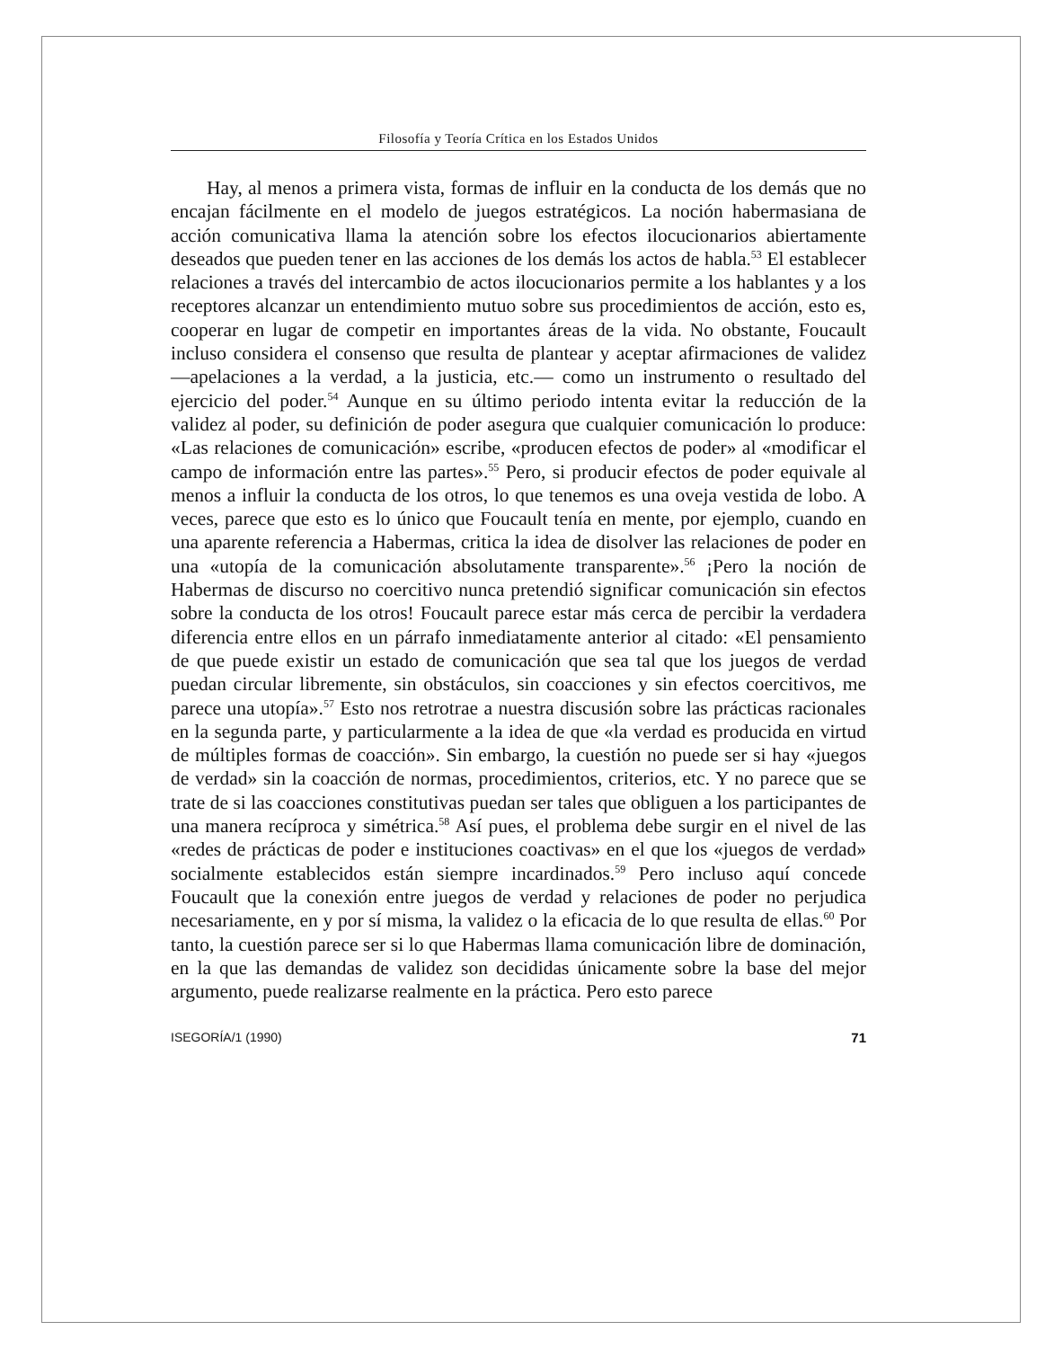Filosofía y Teoría Crítica en los Estados Unidos
Hay, al menos a primera vista, formas de influir en la conducta de los demás que no encajan fácilmente en el modelo de juegos estratégicos. La noción habermasiana de acción comunicativa llama la atención sobre los efectos ilocucionarios abiertamente deseados que pueden tener en las acciones de los demás los actos de habla.<sup>53</sup> El establecer relaciones a través del intercambio de actos ilocucionarios permite a los hablantes y a los receptores alcanzar un entendimiento mutuo sobre sus procedimientos de acción, esto es, cooperar en lugar de competir en importantes áreas de la vida. No obstante, Foucault incluso considera el consenso que resulta de plantear y aceptar afirmaciones de validez —apelaciones a la verdad, a la justicia, etc.— como un instrumento o resultado del ejercicio del poder.<sup>54</sup> Aunque en su último periodo intenta evitar la reducción de la validez al poder, su definición de poder asegura que cualquier comunicación lo produce: «Las relaciones de comunicación» escribe, «producen efectos de poder» al «modificar el campo de información entre las partes».<sup>55</sup> Pero, si producir efectos de poder equivale al menos a influir la conducta de los otros, lo que tenemos es una oveja vestida de lobo. A veces, parece que esto es lo único que Foucault tenía en mente, por ejemplo, cuando en una aparente referencia a Habermas, critica la idea de disolver las relaciones de poder en una «utopía de la comunicación absolutamente transparente».<sup>56</sup> ¡Pero la noción de Habermas de discurso no coercitivo nunca pretendió significar comunicación sin efectos sobre la conducta de los otros! Foucault parece estar más cerca de percibir la verdadera diferencia entre ellos en un párrafo inmediatamente anterior al citado: «El pensamiento de que puede existir un estado de comunicación que sea tal que los juegos de verdad puedan circular libremente, sin obstáculos, sin coacciones y sin efectos coercitivos, me parece una utopía».<sup>57</sup> Esto nos retrotrae a nuestra discusión sobre las prácticas racionales en la segunda parte, y particularmente a la idea de que «la verdad es producida en virtud de múltiples formas de coacción». Sin embargo, la cuestión no puede ser si hay «juegos de verdad» sin la coacción de normas, procedimientos, criterios, etc. Y no parece que se trate de si las coacciones constitutivas puedan ser tales que obliguen a los participantes de una manera recíproca y simétrica.<sup>58</sup> Así pues, el problema debe surgir en el nivel de las «redes de prácticas de poder e instituciones coactivas» en el que los «juegos de verdad» socialmente establecidos están siempre incardinados.<sup>59</sup> Pero incluso aquí concede Foucault que la conexión entre juegos de verdad y relaciones de poder no perjudica necesariamente, en y por sí misma, la validez o la eficacia de lo que resulta de ellas.<sup>60</sup> Por tanto, la cuestión parece ser si lo que Habermas llama comunicación libre de dominación, en la que las demandas de validez son decididas únicamente sobre la base del mejor argumento, puede realizarse realmente en la práctica. Pero esto parece
ISEGORÍA/1 (1990) 71